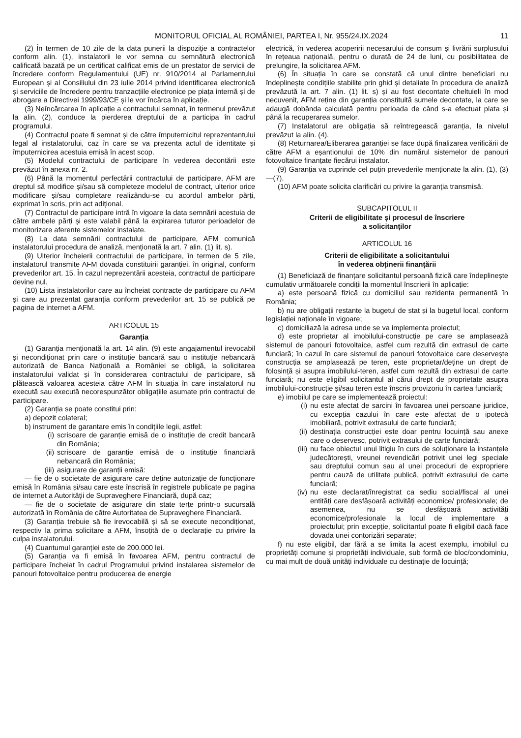MONITORUL OFICIAL AL ROMÂNIEI, PARTEA I, Nr. 955/24.IX.2024
11
(2) În termen de 10 zile de la data punerii la dispoziție a contractelor conform alin. (1), instalatorii le vor semna cu semnătură electronică calificată bazată pe un certificat calificat emis de un prestator de servicii de încredere conform Regulamentului (UE) nr. 910/2014 al Parlamentului European și al Consiliului din 23 iulie 2014 privind identificarea electronică și serviciile de încredere pentru tranzacțiile electronice pe piața internă și de abrogare a Directivei 1999/93/CE și le vor încărca în aplicație.
(3) Neîncărcarea în aplicație a contractului semnat, în termenul prevăzut la alin. (2), conduce la pierderea dreptului de a participa în cadrul programului.
(4) Contractul poate fi semnat și de către împuternicitul reprezentantului legal al instalatorului, caz în care se va prezenta actul de identitate și împuternicirea acestuia emisă în acest scop.
(5) Modelul contractului de participare în vederea decontării este prevăzut în anexa nr. 2.
(6) Până la momentul perfectării contractului de participare, AFM are dreptul să modifice și/sau să completeze modelul de contract, ulterior orice modificare și/sau completare realizându-se cu acordul ambelor părți, exprimat în scris, prin act adițional.
(7) Contractul de participare intră în vigoare la data semnării acestuia de către ambele părți și este valabil până la expirarea tuturor perioadelor de monitorizare aferente sistemelor instalate.
(8) La data semnării contractului de participare, AFM comunică instalatorului procedura de analiză, menționată la art. 7 alin. (1) lit. s).
(9) Ulterior încheierii contractului de participare, în termen de 5 zile, instalatorul transmite AFM dovada constituirii garanției, în original, conform prevederilor art. 15. În cazul neprezentării acesteia, contractul de participare devine nul.
(10) Lista instalatorilor care au încheiat contracte de participare cu AFM și care au prezentat garanția conform prevederilor art. 15 se publică pe pagina de internet a AFM.
ARTICOLUL 15
Garanția
(1) Garanția menționată la art. 14 alin. (9) este angajamentul irevocabil și necondiționat prin care o instituție bancară sau o instituție nebancară autorizată de Banca Națională a României se obligă, la solicitarea instalatorului validat și în considerarea contractului de participare, să plătească valoarea acesteia către AFM în situația în care instalatorul nu execută sau execută necorespunzător obligațiile asumate prin contractul de participare.
(2) Garanția se poate constitui prin:
a) depozit colateral;
b) instrument de garantare emis în condițiile legii, astfel:
(i) scrisoare de garanție emisă de o instituție de credit bancară din România;
(ii) scrisoare de garanție emisă de o instituție financiară nebancară din România;
(iii) asigurare de garanții emisă:
— fie de o societate de asigurare care deține autorizație de funcționare emisă în România și/sau care este înscrisă în registrele publicate pe pagina de internet a Autorității de Supraveghere Financiară, după caz;
— fie de o societate de asigurare din state terțe printr-o sucursală autorizată în România de către Autoritatea de Supraveghere Financiară.
(3) Garanția trebuie să fie irevocabilă și să se execute necondiționat, respectiv la prima solicitare a AFM, însoțită de o declarație cu privire la culpa instalatorului.
(4) Cuantumul garanției este de 200.000 lei.
(5) Garanția va fi emisă în favoarea AFM, pentru contractul de participare încheiat în cadrul Programului privind instalarea sistemelor de panouri fotovoltaice pentru producerea de energie
electrică, în vederea acoperirii necesarului de consum și livrării surplusului în rețeaua națională, pentru o durată de 24 de luni, cu posibilitatea de prelungire, la solicitarea AFM.
(6) În situația în care se constată că unul dintre beneficiari nu îndeplinește condițiile stabilite prin ghid și detaliate în procedura de analiză prevăzută la art. 7 alin. (1) lit. s) și au fost decontate cheltuieli în mod necuvenit, AFM reține din garanția constituită sumele decontate, la care se adaugă dobânda calculată pentru perioada de când s-a efectuat plata și până la recuperarea sumelor.
(7) Instalatorul are obligația să reîntregească garanția, la nivelul prevăzut la alin. (4).
(8) Returnarea/Eliberarea garanției se face după finalizarea verificării de către AFM a eșantionului de 10% din numărul sistemelor de panouri fotovoltaice finanțate fiecărui instalator.
(9) Garanția va cuprinde cel puțin prevederile menționate la alin. (1), (3)—(7).
(10) AFM poate solicita clarificări cu privire la garanția transmisă.
SUBCAPITOLUL II
Criterii de eligibilitate și procesul de înscriere
a solicitanților
ARTICOLUL 16
Criterii de eligibilitate a solicitantului
în vederea obținerii finanțării
(1) Beneficiază de finanțare solicitantul persoană fizică care îndeplinește cumulativ următoarele condiții la momentul înscrierii în aplicație:
a) este persoană fizică cu domiciliul sau rezidența permanentă în România;
b) nu are obligații restante la bugetul de stat și la bugetul local, conform legislației naționale în vigoare;
c) domiciliază la adresa unde se va implementa proiectul;
d) este proprietar al imobilului-construcție pe care se amplasează sistemul de panouri fotovoltaice, astfel cum rezultă din extrasul de carte funciară; în cazul în care sistemul de panouri fotovoltaice care deservește construcția se amplasează pe teren, este proprietar/deține un drept de folosință și asupra imobilului-teren, astfel cum rezultă din extrasul de carte funciară; nu este eligibil solicitantul al cărui drept de proprietate asupra imobilului-construcție și/sau teren este înscris provizoriu în cartea funciară;
e) imobilul pe care se implementează proiectul:
(i) nu este afectat de sarcini în favoarea unei persoane juridice, cu excepția cazului în care este afectat de o ipotecă imobiliară, potrivit extrasului de carte funciară;
(ii) destinația construcției este doar pentru locuință sau anexe care o deservesc, potrivit extrasului de carte funciară;
(iii) nu face obiectul unui litigiu în curs de soluționare la instanțele judecătorești, vreunei revendicări potrivit unei legi speciale sau dreptului comun sau al unei proceduri de expropriere pentru cauză de utilitate publică, potrivit extrasului de carte funciară;
(iv) nu este declarat/înregistrat ca sediu social/fiscal al unei entități care desfășoară activități economice/ profesionale; de asemenea, nu se desfășoară activități economice/profesionale la locul de implementare a proiectului; prin excepție, solicitantul poate fi eligibil dacă face dovada unei contorizări separate;
f) nu este eligibil, dar fără a se limita la acest exemplu, imobilul cu proprietăți comune și proprietăți individuale, sub formă de bloc/condominiu, cu mai mult de două unități individuale cu destinație de locuință;